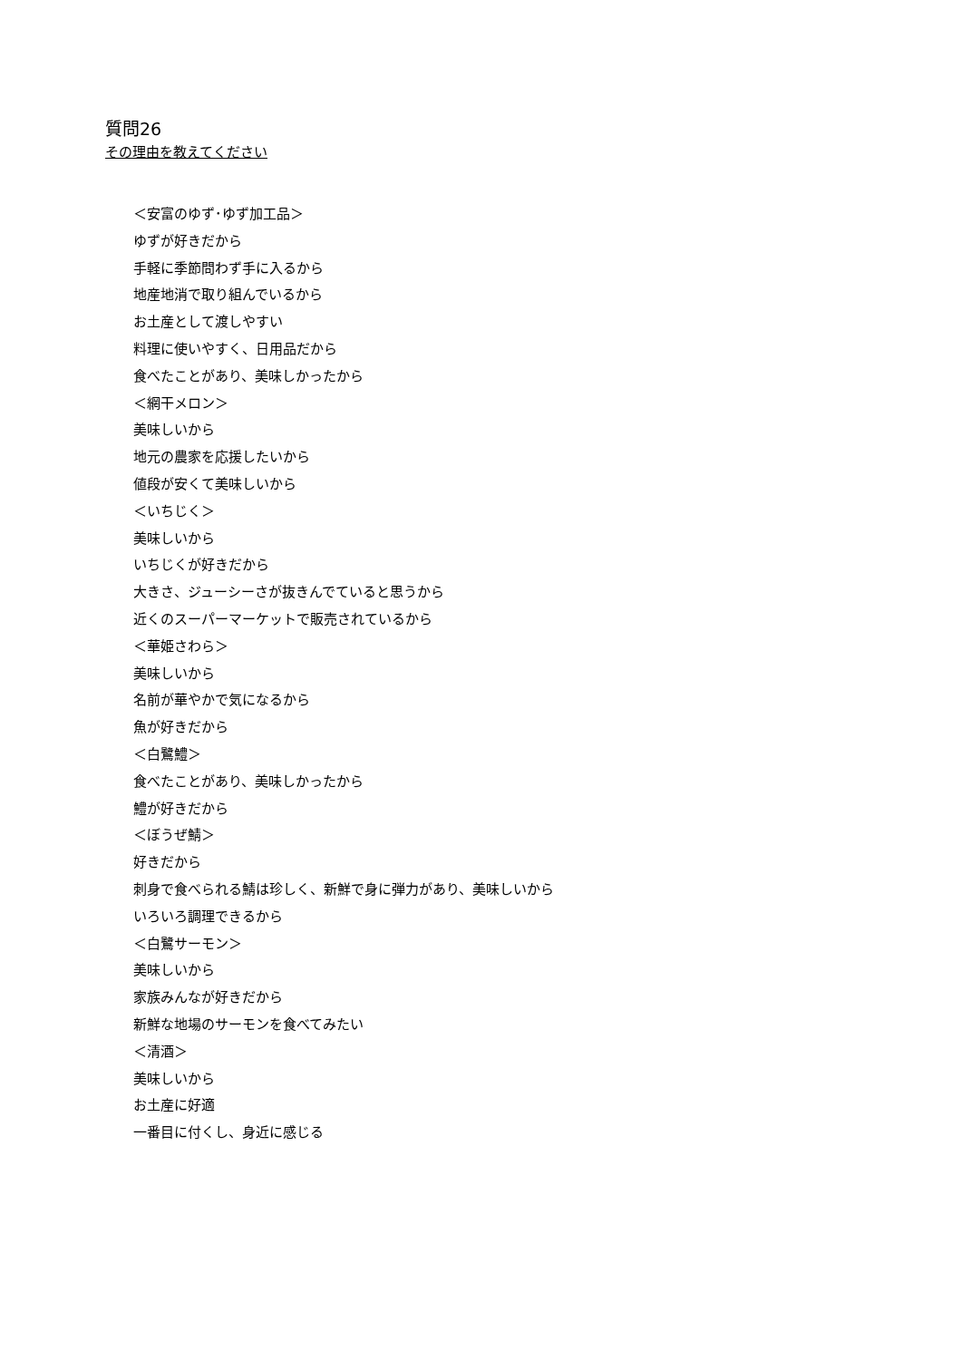質問26
その理由を教えてください
＜安富のゆず･ゆず加工品＞
ゆずが好きだから
手軽に季節問わず手に入るから
地産地消で取り組んでいるから
お土産として渡しやすい
料理に使いやすく、日用品だから
食べたことがあり、美味しかったから
＜網干メロン＞
美味しいから
地元の農家を応援したいから
値段が安くて美味しいから
＜いちじく＞
美味しいから
いちじくが好きだから
大きさ、ジューシーさが抜きんでていると思うから
近くのスーパーマーケットで販売されているから
＜華姫さわら＞
美味しいから
名前が華やかで気になるから
魚が好きだから
＜白鷺鱧＞
食べたことがあり、美味しかったから
鱧が好きだから
＜ぼうぜ鯖＞
好きだから
刺身で食べられる鯖は珍しく、新鮮で身に弾力があり、美味しいから
いろいろ調理できるから
＜白鷺サーモン＞
美味しいから
家族みんなが好きだから
新鮮な地場のサーモンを食べてみたい
＜清酒＞
美味しいから
お土産に好適
一番目に付くし、身近に感じる